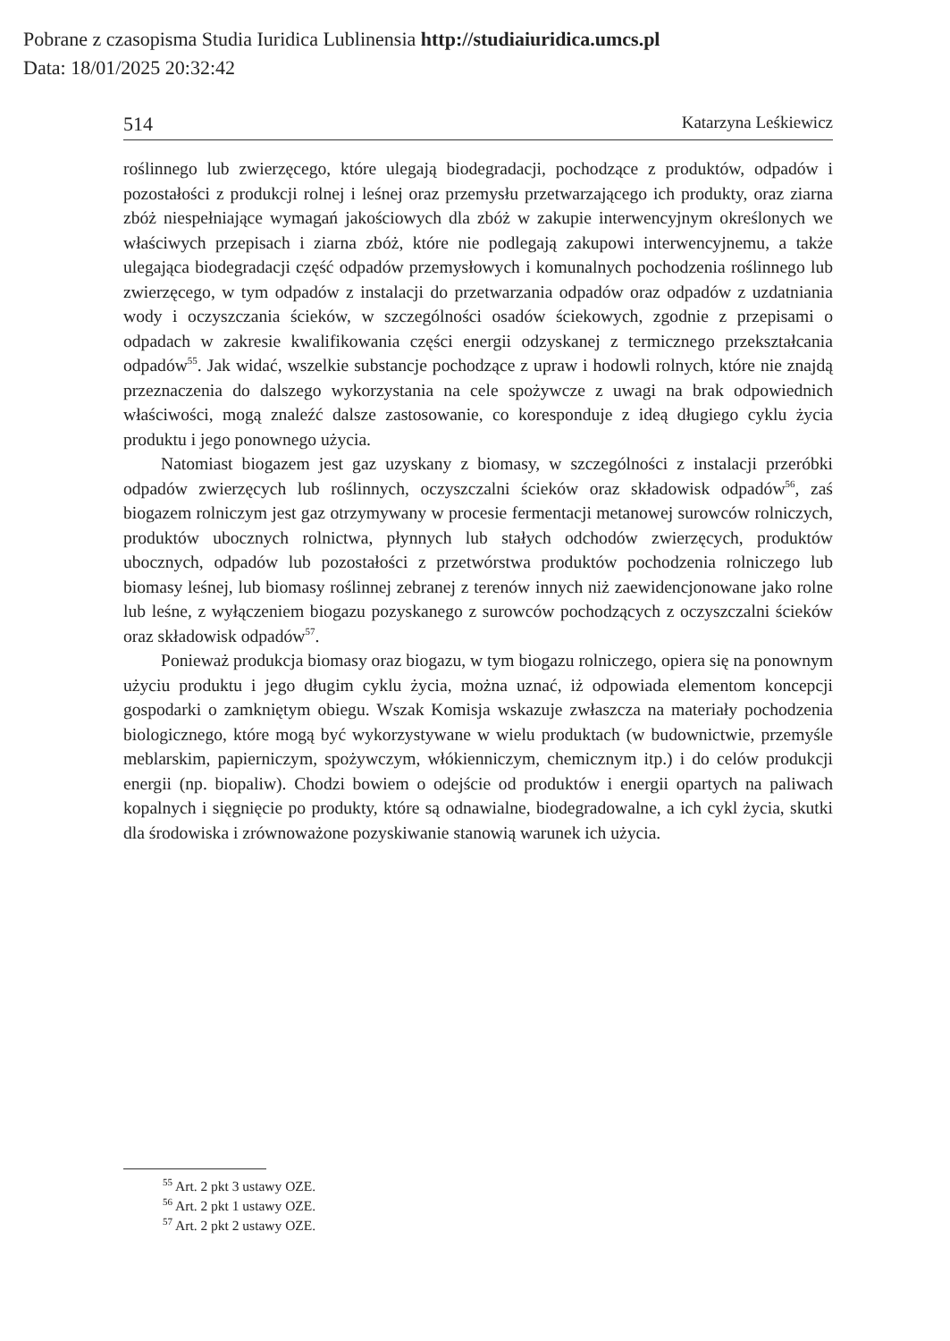Pobrane z czasopisma Studia Iuridica Lublinensia http://studiaiuridica.umcs.pl
Data: 18/01/2025 20:32:42
514 Katarzyna Leśkiewicz
roślinnego lub zwierzęcego, które ulegają biodegradacji, pochodzące z produktów, odpadów i pozostałości z produkcji rolnej i leśnej oraz przemysłu przetwarzającego ich produkty, oraz ziarna zbóż niespełniające wymagań jakościowych dla zbóż w zakupie interwencyjnym określonych we właściwych przepisach i ziarna zbóż, które nie podlegają zakupowi interwencyjnemu, a także ulegająca biodegradacji część odpadów przemysłowych i komunalnych pochodzenia roślinnego lub zwierzęcego, w tym odpadów z instalacji do przetwarzania odpadów oraz odpadów z uzdatniania wody i oczyszczania ścieków, w szczególności osadów ściekowych, zgodnie z przepisami o odpadach w zakresie kwalifikowania części energii odzyskanej z termicznego przekształcania odpadów<sup>55</sup>. Jak widać, wszelkie substancje pochodzące z upraw i hodowli rolnych, które nie znajdą przeznaczenia do dalszego wykorzystania na cele spożywcze z uwagi na brak odpowiednich właściwości, mogą znaleźć dalsze zastosowanie, co koresponduje z ideą długiego cyklu życia produktu i jego ponownego użycia.
Natomiast biogazem jest gaz uzyskany z biomasy, w szczególności z instalacji przeróbki odpadów zwierzęcych lub roślinnych, oczyszczalni ścieków oraz składowisk odpadów<sup>56</sup>, zaś biogazem rolniczym jest gaz otrzymywany w procesie fermentacji metanowej surowców rolniczych, produktów ubocznych rolnictwa, płynnych lub stałych odchodów zwierzęcych, produktów ubocznych, odpadów lub pozostałości z przetwórstwa produktów pochodzenia rolniczego lub biomasy leśnej, lub biomasy roślinnej zebranej z terenów innych niż zaewidencjonowane jako rolne lub leśne, z wyłączeniem biogazu pozyskanego z surowców pochodzących z oczyszczalni ścieków oraz składowisk odpadów<sup>57</sup>.
Ponieważ produkcja biomasy oraz biogazu, w tym biogazu rolniczego, opiera się na ponownym użyciu produktu i jego długim cyklu życia, można uznać, iż odpowiada elementom koncepcji gospodarki o zamkniętym obiegu. Wszak Komisja wskazuje zwłaszcza na materiały pochodzenia biologicznego, które mogą być wykorzystywane w wielu produktach (w budownictwie, przemyśle meblarskim, papierniczym, spożywczym, włókienniczym, chemicznym itp.) i do celów produkcji energii (np. biopaliw). Chodzi bowiem o odejście od produktów i energii opartych na paliwach kopalnych i sięgnięcie po produkty, które są odnawialne, biodegradowalne, a ich cykl życia, skutki dla środowiska i zrównoważone pozyskiwanie stanowią warunek ich użycia.
<sup>55</sup> Art. 2 pkt 3 ustawy OZE.
<sup>56</sup> Art. 2 pkt 1 ustawy OZE.
<sup>57</sup> Art. 2 pkt 2 ustawy OZE.